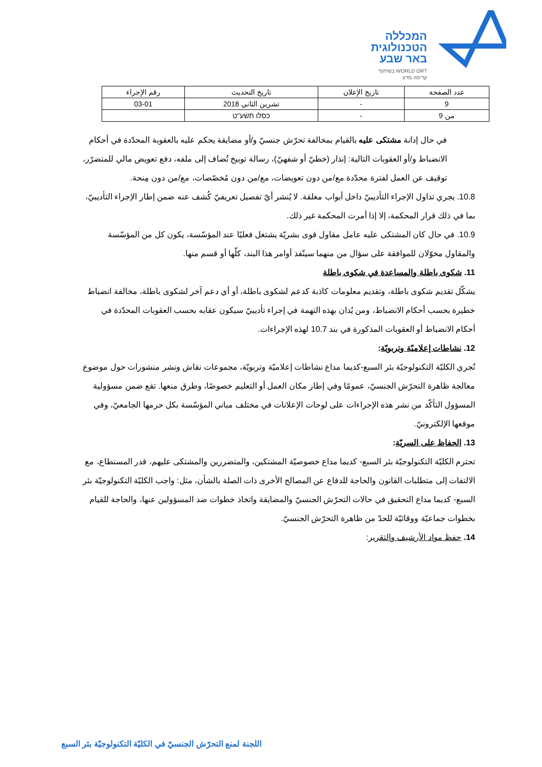המכללה
הטכנולוגית
באר שבע
בשיתוף WORLD ORT
קדימה מדע
| عدد الصفحة | تاريخ الإعلان | تاريخ التحديث | رقم الإجراء |
| --- | --- | --- | --- |
| 9 | - | تشرين الثاني 2018 | 03-01 |
| من 9 | - | כסלו תשע"ט | |
في حال إدانة مشتكى عليه بالقيام بمخالفة تحرّش جنسيّ و/أو مضايقة يحكم عليه بالعقوبة المحدّدة في أحكام الانضباط و/أو العقوبات التالية: إنذار (خطيّ أو شفهيّ)، رسالة توبيخ تُضاف إلى ملفه، دفع تعويض مالي للمتضرّر، توقيف عن العمل لفترة محدّدة مع/من دون تعويضات، مع/من دون مُخصّصات، مع/من دون مِنحة.
10.8. يجري تداول الإجراء التأديبيّ داخل أبواب مغلقة. لا يُنشر أيّ تفصيل تعريفيّ كُشف عنه ضمن إطار الإجراء التأديبيّ، بما في ذلك قرار المحكمة، إلا إذا أمرت المحكمة غير ذلك.
10.9. في حال كان المشتكى عليه عامل مقاول قوى بشريّة يشتغل فعليًا عند المؤسّسة، يكون كل من المؤسّسة والمقاول مخوّلان للموافقة على سؤال من منهما سينّفذ أوامر هذا البند، كلّها أو قسم منها.
11. شكوى باطلة والمساعدة في شكوى باطلة
يشكّل تقديم شكوى باطلة، وتقديم معلومات كاذبة كدعم لشكوى باطلة، أو أي دعم آخر لشكوى باطلة، مخالفة انضباط خطيرة بحسب أحكام الانضباط، ومن يُدان بهذه التهمة في إجراء تأديبيّ سيكون عقابه بحسب العقوبات المحدّدة في أحكام الانضباط أو العقوبات المذكورة في بند 10.7 لهذه الإجراءات.
12. نشاطات إعلاميّة وتربويّة:
تُجري الكليّة التكنولوجيّة بئر السبع-كديما مداع نشاطات إعلاميّة وتربويّة، مجموعات نقاش ونشر منشورات حول موضوع معالجة ظاهرة التحرّش الجنسيّ، عمومًا وفي إطار مكان العمل أو التعليم خصوصًا، وطرق منعها. تقع ضمن مسؤولية المسؤول التأكّد من نشر هذه الإجراءات على لوحات الإعلانات في مختلف مباني المؤسّسة بكل حرمها الجامعيّ، وفي موقعها الإلكترونيّ.
13. الحفاظ على السريّة:
تحترم الكليّة التكنولوجيّة بئر السبع- كديما مداع خصوصيّة المشتكين، والمتضررين والمشتكى عليهم، قدر المستطاع، مع الالتفات إلى متطلبات القانون والحاجة للدفاع عن المصالح الأخرى ذات الصلة بالشأن، مثل: واجب الكليّة التكنولوجيّة بئر السبع- كديما مداع التحقيق في حالات التحرّش الجنسيّ والمضايقة واتخاذ خطوات ضد المسؤولين عنها، والحاجة للقيام بخطوات جماعيّة ووقائيّة للحدّ من ظاهرة التحرّش الجنسيّ.
14. حفظ مواد الأرشيف والتقرير:
اللجنة لمنع التحرّش الجنسيّ في الكليّة التكنولوجيّة بئر السبع